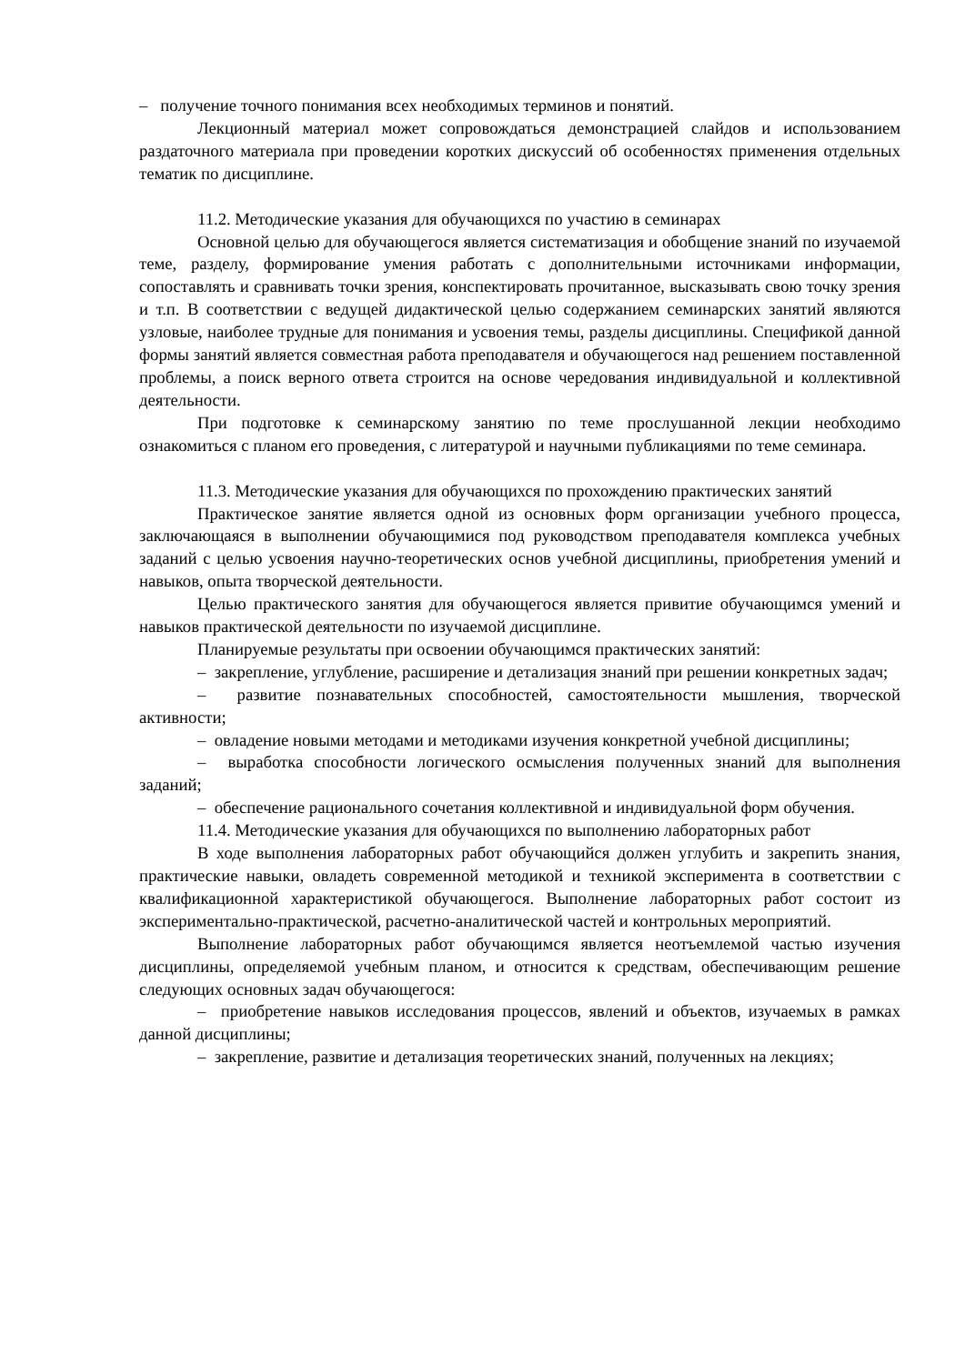– получение точного понимания всех необходимых терминов и понятий.
Лекционный материал может сопровождаться демонстрацией слайдов и использованием раздаточного материала при проведении коротких дискуссий об особенностях применения отдельных тематик по дисциплине.
11.2. Методические указания для обучающихся по участию в семинарах
Основной целью для обучающегося является систематизация и обобщение знаний по изучаемой теме, разделу, формирование умения работать с дополнительными источниками информации, сопоставлять и сравнивать точки зрения, конспектировать прочитанное, высказывать свою точку зрения и т.п. В соответствии с ведущей дидактической целью содержанием семинарских занятий являются узловые, наиболее трудные для понимания и усвоения темы, разделы дисциплины. Спецификой данной формы занятий является совместная работа преподавателя и обучающегося над решением поставленной проблемы, а поиск верного ответа строится на основе чередования индивидуальной и коллективной деятельности.
При подготовке к семинарскому занятию по теме прослушанной лекции необходимо ознакомиться с планом его проведения, с литературой и научными публикациями по теме семинара.
11.3. Методические указания для обучающихся по прохождению практических занятий
Практическое занятие является одной из основных форм организации учебного процесса, заключающаяся в выполнении обучающимися под руководством преподавателя комплекса учебных заданий с целью усвоения научно-теоретических основ учебной дисциплины, приобретения умений и навыков, опыта творческой деятельности.
Целью практического занятия для обучающегося является привитие обучающимся умений и навыков практической деятельности по изучаемой дисциплине.
Планируемые результаты при освоении обучающимся практических занятий:
– закрепление, углубление, расширение и детализация знаний при решении конкретных задач;
– развитие познавательных способностей, самостоятельности мышления, творческой активности;
– овладение новыми методами и методиками изучения конкретной учебной дисциплины;
– выработка способности логического осмысления полученных знаний для выполнения заданий;
– обеспечение рационального сочетания коллективной и индивидуальной форм обучения.
11.4. Методические указания для обучающихся по выполнению лабораторных работ
В ходе выполнения лабораторных работ обучающийся должен углубить и закрепить знания, практические навыки, овладеть современной методикой и техникой эксперимента в соответствии с квалификационной характеристикой обучающегося. Выполнение лабораторных работ состоит из экспериментально-практической, расчетно-аналитической частей и контрольных мероприятий.
Выполнение лабораторных работ обучающимся является неотъемлемой частью изучения дисциплины, определяемой учебным планом, и относится к средствам, обеспечивающим решение следующих основных задач обучающегося:
– приобретение навыков исследования процессов, явлений и объектов, изучаемых в рамках данной дисциплины;
– закрепление, развитие и детализация теоретических знаний, полученных на лекциях;